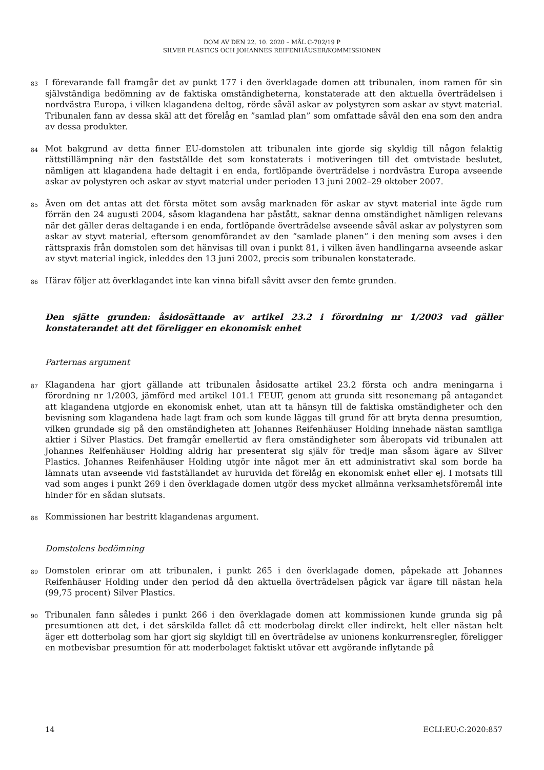DOM AV DEN 22. 10. 2020 – MÅL C-702/19 P
SILVER PLASTICS OCH JOHANNES REIFENHÄUSER/KOMMISSIONEN
83
I förevarande fall framgår det av punkt 177 i den överklagade domen att tribunalen, inom ramen för sin självständiga bedömning av de faktiska omständigheterna, konstaterade att den aktuella överträdelsen i nordvästra Europa, i vilken klagandena deltog, rörde såväl askar av polystyren som askar av styvt material. Tribunalen fann av dessa skäl att det förelåg en ”samlad plan” som omfattade såväl den ena som den andra av dessa produkter.
84
Mot bakgrund av detta finner EU-domstolen att tribunalen inte gjorde sig skyldig till någon felaktig rättstillämpning när den fastställde det som konstaterats i motiveringen till det omtvistade beslutet, nämligen att klagandena hade deltagit i en enda, fortlöpande överträdelse i nordvästra Europa avseende askar av polystyren och askar av styvt material under perioden 13 juni 2002–29 oktober 2007.
85
Även om det antas att det första mötet som avsåg marknaden för askar av styvt material inte ägde rum förrän den 24 augusti 2004, såsom klagandena har påstått, saknar denna omständighet nämligen relevans när det gäller deras deltagande i en enda, fortlöpande överträdelse avseende såväl askar av polystyren som askar av styvt material, eftersom genomförandet av den ”samlade planen” i den mening som avses i den rättspraxis från domstolen som det hänvisas till ovan i punkt 81, i vilken även handlingarna avseende askar av styvt material ingick, inleddes den 13 juni 2002, precis som tribunalen konstaterade.
86
Härav följer att överklagandet inte kan vinna bifall såvitt avser den femte grunden.
Den sjätte grunden: åsidosättande av artikel 23.2 i förordning nr 1/2003 vad gäller konstaterandet att det föreligger en ekonomisk enhet
Parternas argument
87
Klagandena har gjort gällande att tribunalen åsidosatte artikel 23.2 första och andra meningarna i förordning nr 1/2003, jämförd med artikel 101.1 FEUF, genom att grunda sitt resonemang på antagandet att klagandena utgjorde en ekonomisk enhet, utan att ta hänsyn till de faktiska omständigheter och den bevisning som klagandena hade lagt fram och som kunde läggas till grund för att bryta denna presumtion, vilken grundade sig på den omständigheten att Johannes Reifenhäuser Holding innehade nästan samtliga aktier i Silver Plastics. Det framgår emellertid av flera omständigheter som åberopats vid tribunalen att Johannes Reifenhäuser Holding aldrig har presenterat sig själv för tredje man såsom ägare av Silver Plastics. Johannes Reifenhäuser Holding utgör inte något mer än ett administrativt skal som borde ha lämnats utan avseende vid fastställandet av huruvida det förelåg en ekonomisk enhet eller ej. I motsats till vad som anges i punkt 269 i den överklagade domen utgör dess mycket allmänna verksamhetsföremål inte hinder för en sådan slutsats.
88
Kommissionen har bestritt klagandenas argument.
Domstolens bedömning
89
Domstolen erinrar om att tribunalen, i punkt 265 i den överklagade domen, påpekade att Johannes Reifenhäuser Holding under den period då den aktuella överträdelsen pågick var ägare till nästan hela (99,75 procent) Silver Plastics.
90
Tribunalen fann således i punkt 266 i den överklagade domen att kommissionen kunde grunda sig på presumtionen att det, i det särskilda fallet då ett moderbolag direkt eller indirekt, helt eller nästan helt äger ett dotterbolag som har gjort sig skyldigt till en överträdelse av unionens konkurrensregler, föreligger en motbevisbar presumtion för att moderbolaget faktiskt utövar ett avgörande inflytande på
14 ECLI:EU:C:2020:857